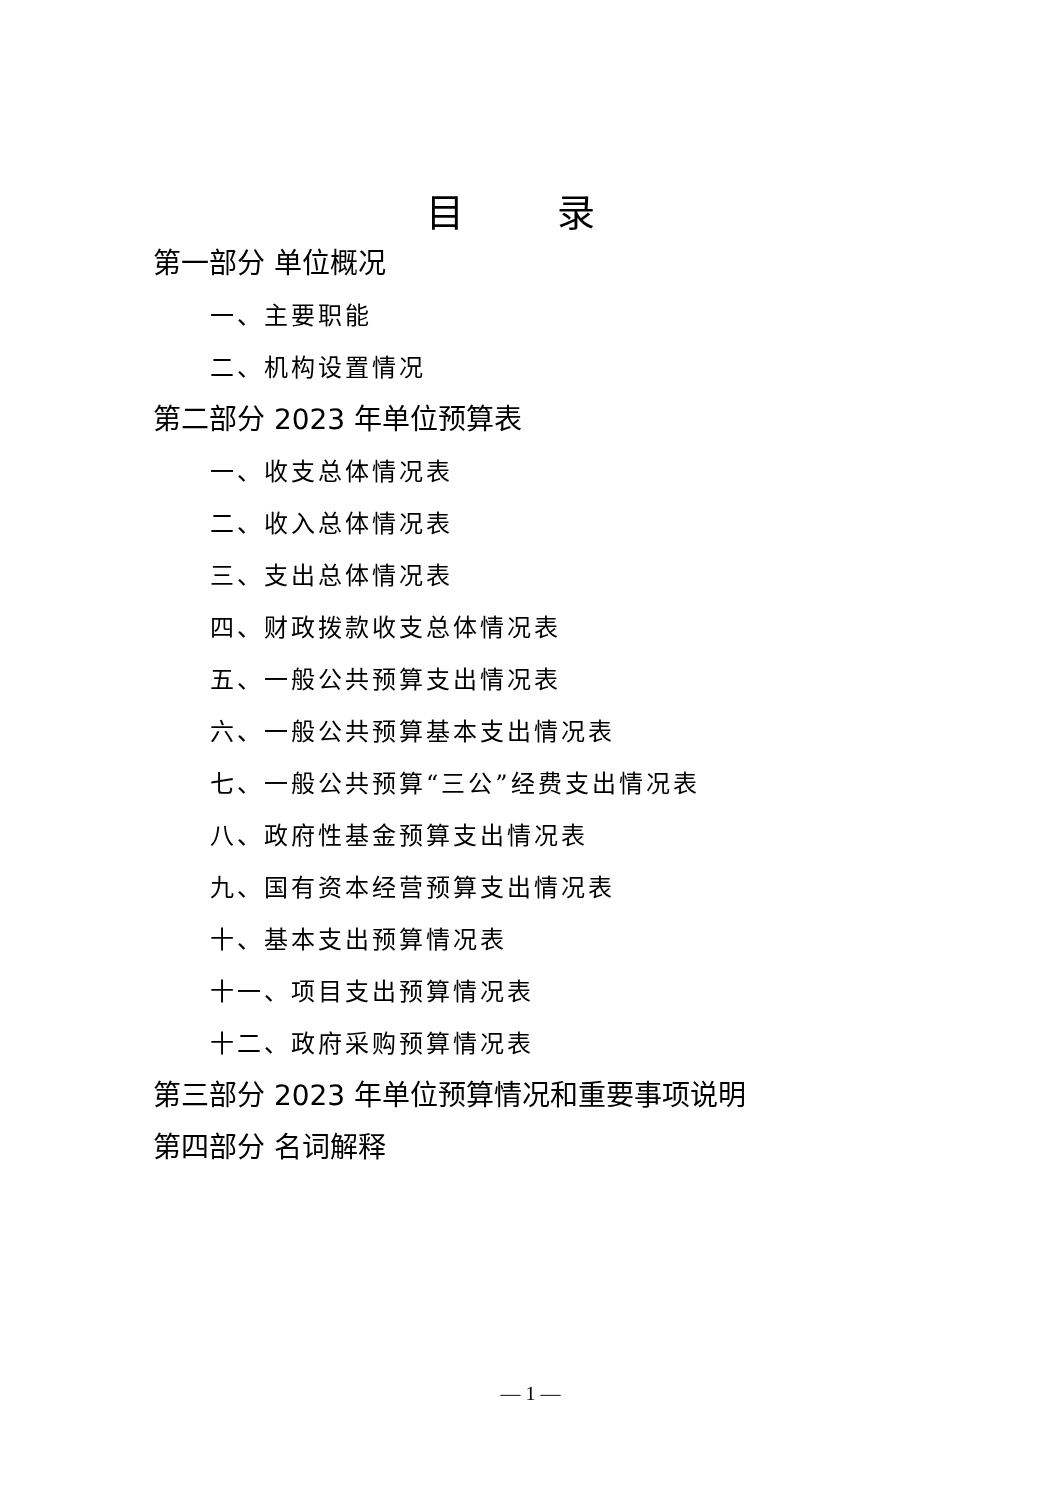目 录
第一部分 单位概况
一、主要职能
二、机构设置情况
第二部分 2023 年单位预算表
一、收支总体情况表
二、收入总体情况表
三、支出总体情况表
四、财政拨款收支总体情况表
五、一般公共预算支出情况表
六、一般公共预算基本支出情况表
七、一般公共预算“三公”经费支出情况表
八、政府性基金预算支出情况表
九、国有资本经营预算支出情况表
十、基本支出预算情况表
十一、项目支出预算情况表
十二、政府采购预算情况表
第三部分 2023 年单位预算情况和重要事项说明
第四部分 名词解释
— 1 —